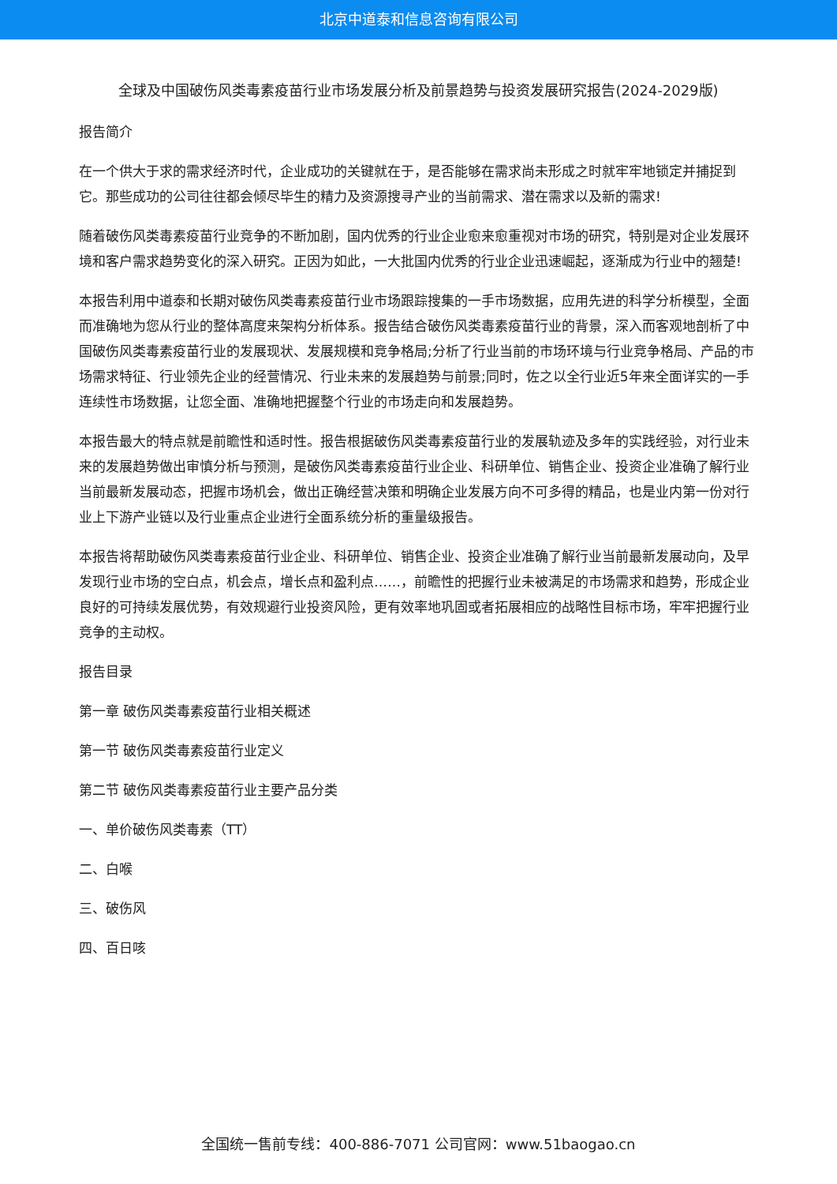北京中道泰和信息咨询有限公司
全球及中国破伤风类毒素疫苗行业市场发展分析及前景趋势与投资发展研究报告(2024-2029版)
报告简介
在一个供大于求的需求经济时代，企业成功的关键就在于，是否能够在需求尚未形成之时就牢牢地锁定并捕捉到它。那些成功的公司往往都会倾尽毕生的精力及资源搜寻产业的当前需求、潜在需求以及新的需求!
随着破伤风类毒素疫苗行业竞争的不断加剧，国内优秀的行业企业愈来愈重视对市场的研究，特别是对企业发展环境和客户需求趋势变化的深入研究。正因为如此，一大批国内优秀的行业企业迅速崛起，逐渐成为行业中的翘楚!
本报告利用中道泰和长期对破伤风类毒素疫苗行业市场跟踪搜集的一手市场数据，应用先进的科学分析模型，全面而准确地为您从行业的整体高度来架构分析体系。报告结合破伤风类毒素疫苗行业的背景，深入而客观地剖析了中国破伤风类毒素疫苗行业的发展现状、发展规模和竞争格局;分析了行业当前的市场环境与行业竞争格局、产品的市场需求特征、行业领先企业的经营情况、行业未来的发展趋势与前景;同时，佐之以全行业近5年来全面详实的一手连续性市场数据，让您全面、准确地把握整个行业的市场走向和发展趋势。
本报告最大的特点就是前瞻性和适时性。报告根据破伤风类毒素疫苗行业的发展轨迹及多年的实践经验，对行业未来的发展趋势做出审慎分析与预测，是破伤风类毒素疫苗行业企业、科研单位、销售企业、投资企业准确了解行业当前最新发展动态，把握市场机会，做出正确经营决策和明确企业发展方向不可多得的精品，也是业内第一份对行业上下游产业链以及行业重点企业进行全面系统分析的重量级报告。
本报告将帮助破伤风类毒素疫苗行业企业、科研单位、销售企业、投资企业准确了解行业当前最新发展动向，及早发现行业市场的空白点，机会点，增长点和盈利点……，前瞻性的把握行业未被满足的市场需求和趋势，形成企业良好的可持续发展优势，有效规避行业投资风险，更有效率地巩固或者拓展相应的战略性目标市场，牢牢把握行业竞争的主动权。
报告目录
第一章 破伤风类毒素疫苗行业相关概述
第一节 破伤风类毒素疫苗行业定义
第二节 破伤风类毒素疫苗行业主要产品分类
一、单价破伤风类毒素（TT）
二、白喉
三、破伤风
四、百日咳
全国统一售前专线：400-886-7071 公司官网：www.51baogao.cn